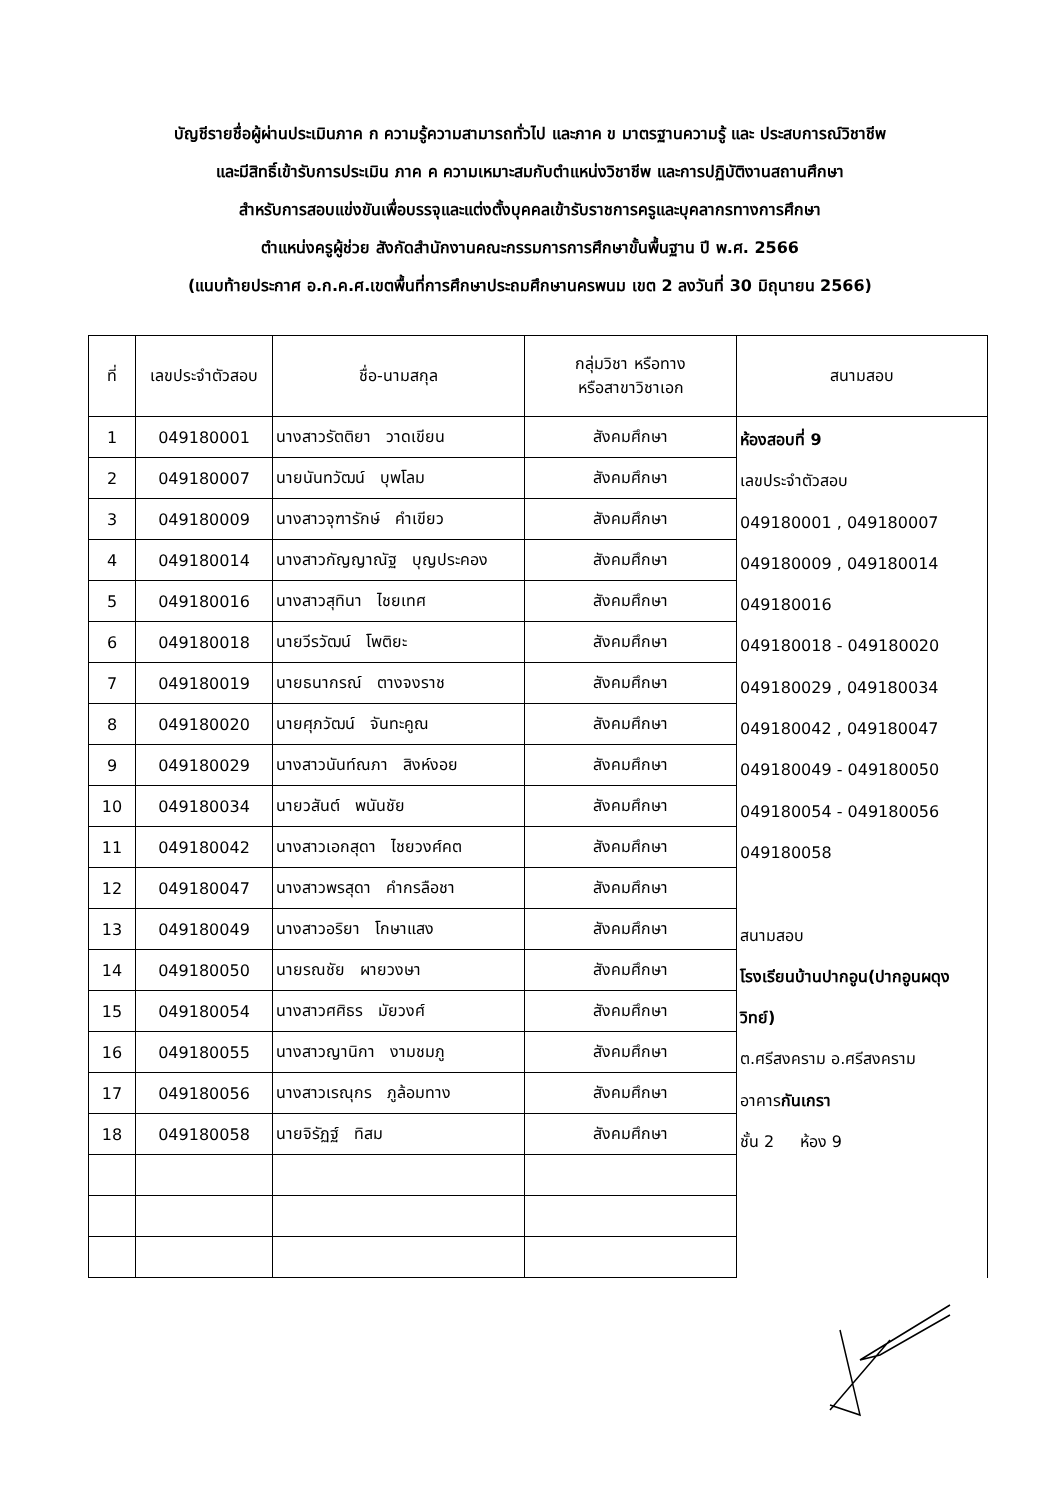บัญชีรายชื่อผู้ผ่านประเมินภาค ก ความรู้ความสามารถทั่วไป และภาค ข มาตรฐานความรู้ และ ประสบการณ์วิชาชีพ
และมีสิทธิ์เข้ารับการประเมิน ภาค ค ความเหมาะสมกับตำแหน่งวิชาชีพ และการปฏิบัติงานสถานศึกษา
สำหรับการสอบแข่งขันเพื่อบรรจุและแต่งตั้งบุคคลเข้ารับราชการครูและบุคลากรทางการศึกษา
ตำแหน่งครูผู้ช่วย สังกัดสำนักงานคณะกรรมการการศึกษาขั้นพื้นฐาน ปี พ.ศ. 2566
(แนบท้ายประกาศ อ.ก.ค.ศ.เขตพื้นที่การศึกษาประถมศึกษานครพนม เขต 2 ลงวันที่ 30 มิถุนายน 2566)
| ที่ | เลขประจำตัวสอบ | ชื่อ-นามสกุล | กลุ่มวิชา หรือทาง หรือสาขาวิชาเอก | สนามสอบ |
| --- | --- | --- | --- | --- |
| 1 | 049180001 | นางสาวรัตติยา วาดเขียน | สังคมศึกษา | ห้องสอบที่ 9 เลขประจำตัวสอบ 049180001 , 049180007 049180009 , 049180014 049180016 049180018 - 049180020 049180029 , 049180034 049180042 , 049180047 049180049 - 049180050 049180054 - 049180056 049180058 สนามสอบ โรงเรียนบ้านปากอูน(ปากอูนผดุงวิทย์) ต.ศรีสงคราม อ.ศรีสงคราม อาคาร กันเกรา ชั้น 2 ห้อง 9 |
| 2 | 049180007 | นายนันทวัฒน์ บุพโลม | สังคมศึกษา | |
| 3 | 049180009 | นางสาวจุฑารักษ์ คำเขียว | สังคมศึกษา | |
| 4 | 049180014 | นางสาวกัญญาณัฐ บุญประคอง | สังคมศึกษา | |
| 5 | 049180016 | นางสาวสุทินา ไชยเทศ | สังคมศึกษา | |
| 6 | 049180018 | นายวีรวัฒน์ โพติยะ | สังคมศึกษา | |
| 7 | 049180019 | นายธนากรณ์ ตางจงราช | สังคมศึกษา | |
| 8 | 049180020 | นายศุภวัฒน์ จันทะคูณ | สังคมศึกษา | |
| 9 | 049180029 | นางสาวนันท์ณภา สิงห์งอย | สังคมศึกษา | |
| 10 | 049180034 | นายวสันต์ พนันชัย | สังคมศึกษา | |
| 11 | 049180042 | นางสาวเอกสุดา ไชยวงศ์คต | สังคมศึกษา | |
| 12 | 049180047 | นางสาวพรสุดา คำกรลือชา | สังคมศึกษา | |
| 13 | 049180049 | นางสาวอริยา โกษาแสง | สังคมศึกษา | |
| 14 | 049180050 | นายรณชัย ผายวงษา | สังคมศึกษา | |
| 15 | 049180054 | นางสาวศศิธร มัยวงศ์ | สังคมศึกษา | |
| 16 | 049180055 | นางสาวญานิกา งามชมภู | สังคมศึกษา | |
| 17 | 049180056 | นางสาวเรณุกร ภูล้อมทาง | สังคมศึกษา | |
| 18 | 049180058 | นายจิรัฏฐ์ ทิสม | สังคมศึกษา | |